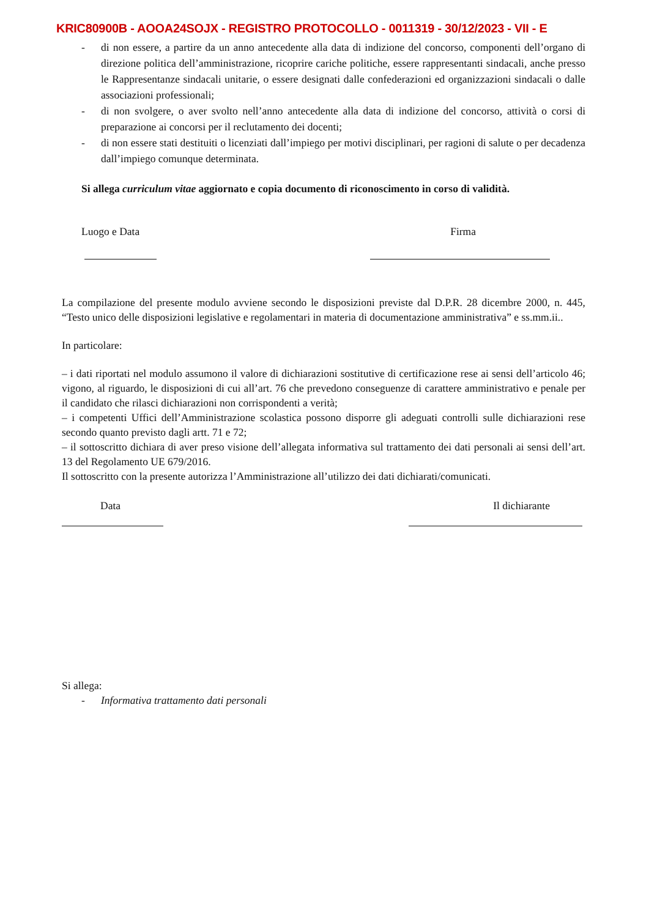KRIC80900B - AOOA24SOJX - REGISTRO PROTOCOLLO - 0011319 - 30/12/2023 - VII - E
- di non essere, a partire da un anno antecedente alla data di indizione del concorso, componenti dell’organo di direzione politica dell’amministrazione, ricoprire cariche politiche, essere rappresentanti sindacali, anche presso le Rappresentanze sindacali unitarie, o essere designati dalle confederazioni ed organizzazioni sindacali o dalle associazioni professionali;
- di non svolgere, o aver svolto nell’anno antecedente alla data di indizione del concorso, attività o corsi di preparazione ai concorsi per il reclutamento dei docenti;
- di non essere stati destituiti o licenziati dall’impiego per motivi disciplinari, per ragioni di salute o per decadenza dall’impiego comunque determinata.
Si allega curriculum vitae aggiornato e copia documento di riconoscimento in corso di validità.
Luogo e Data Firma
La compilazione del presente modulo avviene secondo le disposizioni previste dal D.P.R. 28 dicembre 2000, n. 445, “Testo unico delle disposizioni legislative e regolamentari in materia di documentazione amministrativa” e ss.mm.ii..
In particolare:
– i dati riportati nel modulo assumono il valore di dichiarazioni sostitutive di certificazione rese ai sensi dell’articolo 46; vigono, al riguardo, le disposizioni di cui all’art. 76 che prevedono conseguenze di carattere amministrativo e penale per il candidato che rilasci dichiarazioni non corrispondenti a verità;
– i competenti Uffici dell’Amministrazione scolastica possono disporre gli adeguati controlli sulle dichiarazioni rese secondo quanto previsto dagli artt. 71 e 72;
– il sottoscritto dichiara di aver preso visione dell’allegata informativa sul trattamento dei dati personali ai sensi dell’art. 13 del Regolamento UE 679/2016.
Il sottoscritto con la presente autorizza l’Amministrazione all’utilizzo dei dati dichiarati/comunicati.
Data Il dichiarante
Si allega:
- Informativa trattamento dati personali